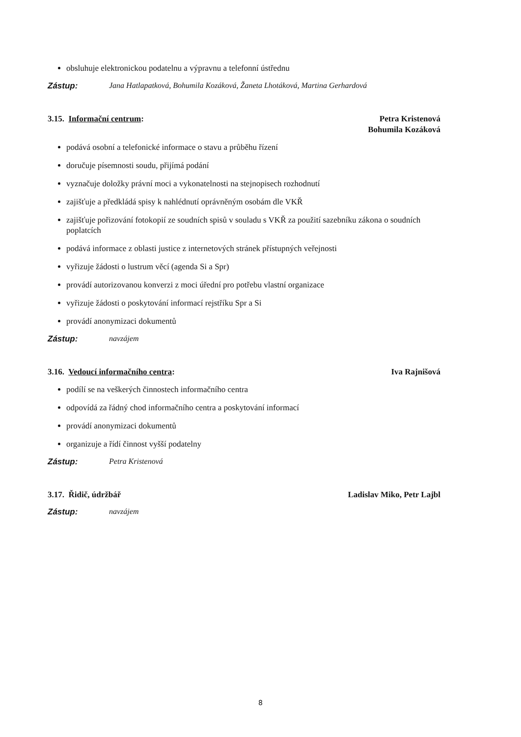obsluhuje elektronickou podatelnu a výpravnu a telefonní ústřednu
Zástup: Jana Hatlapatková, Bohumila Kozáková, Žaneta Lhotáková, Martina Gerhardová
3.15. Informační centrum: Petra Kristenová
Bohumila Kozáková
podává osobní a telefonické informace o stavu a průběhu řízení
doručuje písemnosti soudu, přijímá podání
vyznačuje doložky právní moci a vykonatelnosti na stejnopisech rozhodnutí
zajišťuje a předkládá spisy k nahlédnutí oprávněným osobám dle VKŘ
zajišťuje pořizování fotokopií ze soudních spisů v souladu s VKŘ za použití sazebníku zákona o soudních poplatcích
podává informace z oblasti justice z internetových stránek přístupných veřejnosti
vyřizuje žádosti o lustrum věcí (agenda Si a Spr)
provádí autorizovanou konverzi z moci úřední pro potřebu vlastní organizace
vyřizuje žádosti o poskytování informací rejstříku Spr a Si
provádí anonymizaci dokumentů
Zástup: navzájem
3.16. Vedoucí informačního centra: Iva Rajnišová
podílí se na veškerých činnostech informačního centra
odpovídá za řádný chod informačního centra a poskytování informací
provádí anonymizaci dokumentů
organizuje a řídí činnost vyšší podatelny
Zástup: Petra Kristenová
3.17. Řidič, údržbář Ladislav Miko, Petr Lajbl
Zástup: navzájem
8